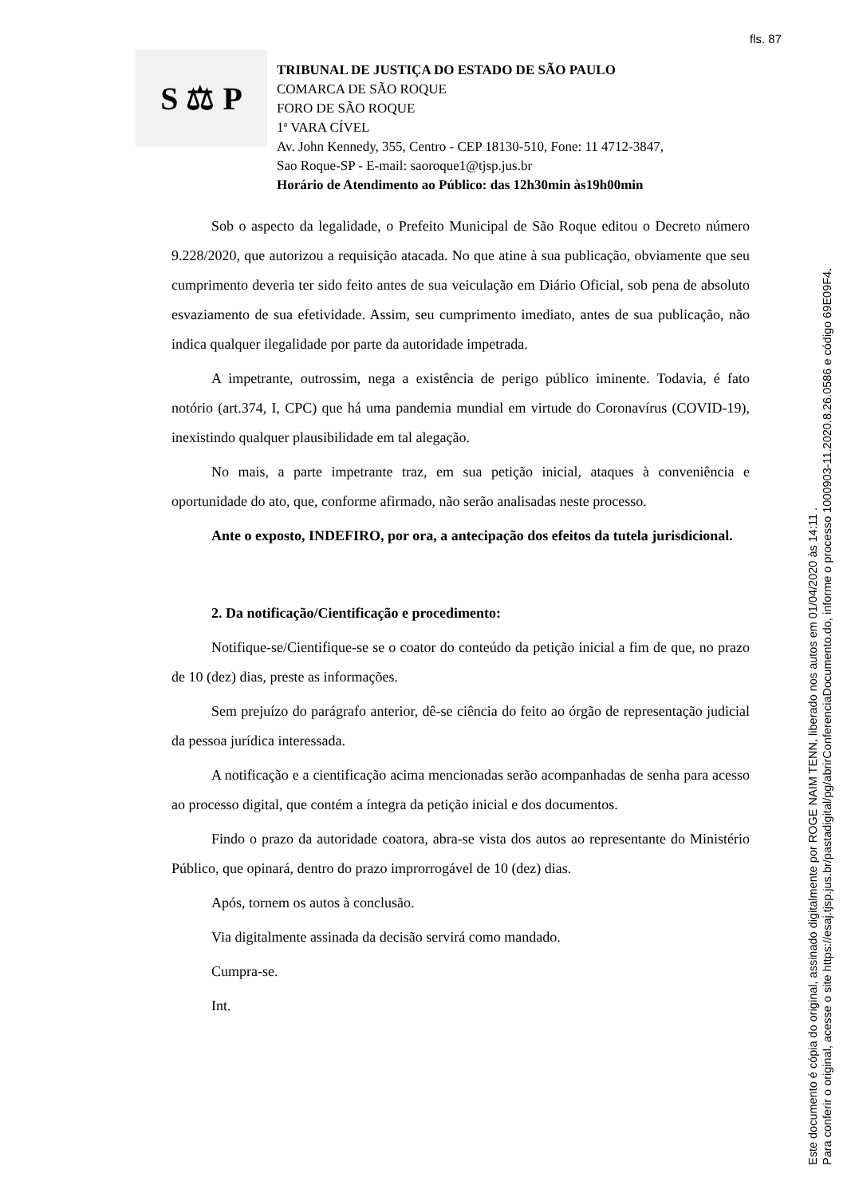fls. 87
S ⚖ P
TRIBUNAL DE JUSTIÇA DO ESTADO DE SÃO PAULO
COMARCA DE SÃO ROQUE
FORO DE SÃO ROQUE
1ª VARA CÍVEL
Av. John Kennedy, 355, Centro - CEP 18130-510, Fone: 11 4712-3847,
Sao Roque-SP - E-mail: saoroque1@tjsp.jus.br
Horário de Atendimento ao Público: das 12h30min às19h00min
Sob o aspecto da legalidade, o Prefeito Municipal de São Roque editou o Decreto número 9.228/2020, que autorizou a requisição atacada. No que atine à sua publicação, obviamente que seu cumprimento deveria ter sido feito antes de sua veiculação em Diário Oficial, sob pena de absoluto esvaziamento de sua efetividade. Assim, seu cumprimento imediato, antes de sua publicação, não indica qualquer ilegalidade por parte da autoridade impetrada.
A impetrante, outrossim, nega a existência de perigo público iminente. Todavia, é fato notório (art.374, I, CPC) que há uma pandemia mundial em virtude do Coronavírus (COVID-19), inexistindo qualquer plausibilidade em tal alegação.
No mais, a parte impetrante traz, em sua petição inicial, ataques à conveniência e oportunidade do ato, que, conforme afirmado, não serão analisadas neste processo.
Ante o exposto, INDEFIRO, por ora, a antecipação dos efeitos da tutela jurisdicional.
2. Da notificação/Cientificação e procedimento:
Notifique-se/Cientifique-se se o coator do conteúdo da petição inicial a fim de que, no prazo de 10 (dez) dias, preste as informações.
Sem prejuízo do parágrafo anterior, dê-se ciência do feito ao órgão de representação judicial da pessoa jurídica interessada.
A notificação e a cientificação acima mencionadas serão acompanhadas de senha para acesso ao processo digital, que contém a íntegra da petição inicial e dos documentos.
Findo o prazo da autoridade coatora, abra-se vista dos autos ao representante do Ministério Público, que opinará, dentro do prazo improrrogável de 10 (dez) dias.
Após, tornem os autos à conclusão.
Via digitalmente assinada da decisão servirá como mandado.
Cumpra-se.
Int.
Este documento é cópia do original, assinado digitalmente por ROGE NAIM TENN, liberado nos autos em 01/04/2020 às 14:11 .
Para conferir o original, acesse o site https://esaj.tjsp.jus.br/pastadigital/pg/abrirConferenciaDocumento.do, informe o processo 1000903-11.2020.8.26.0586 e código 69E09F4.